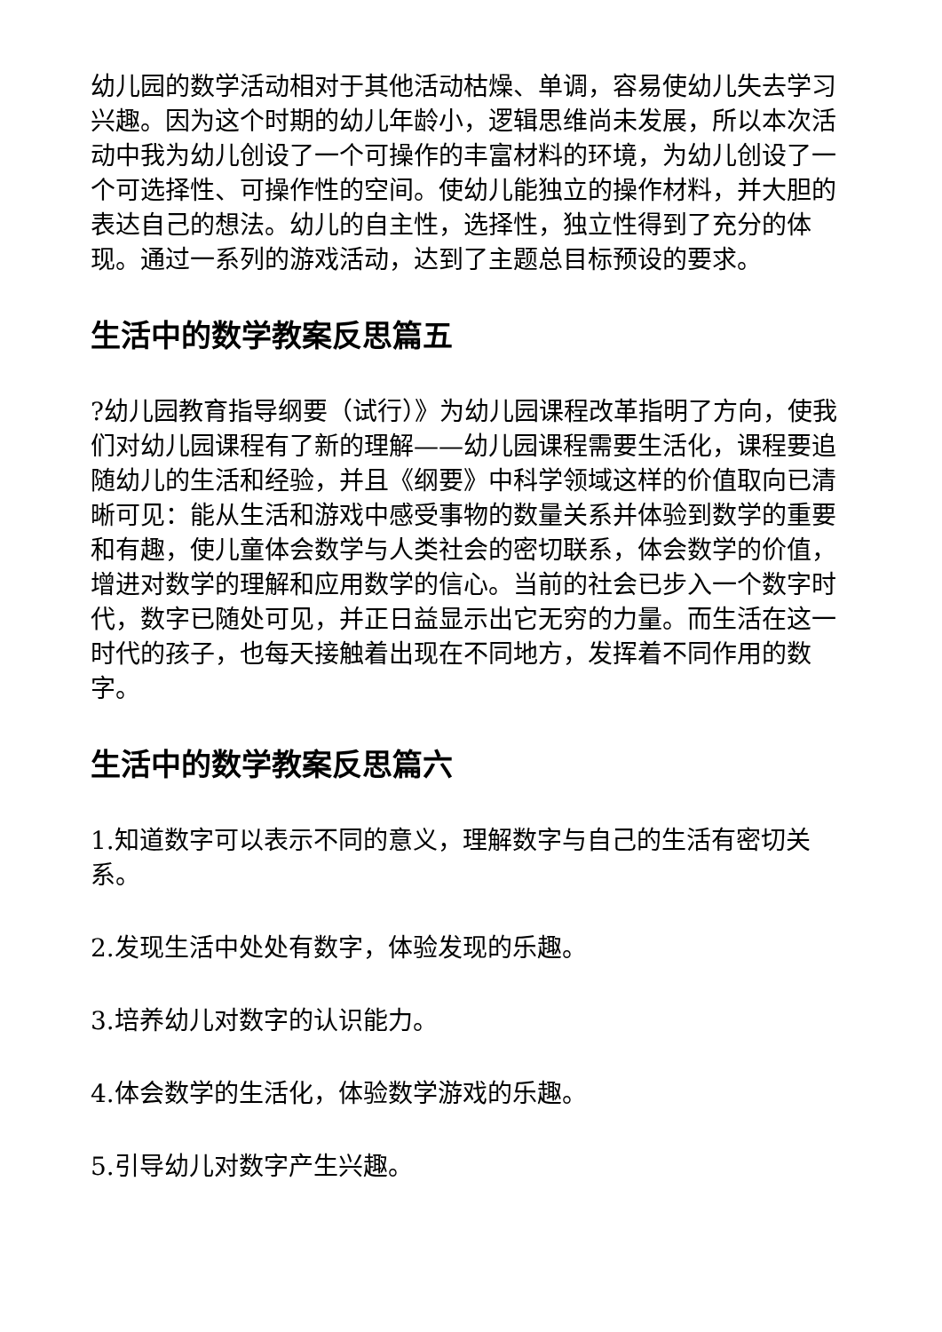幼儿园的数学活动相对于其他活动枯燥、单调，容易使幼儿失去学习兴趣。因为这个时期的幼儿年龄小，逻辑思维尚未发展，所以本次活动中我为幼儿创设了一个可操作的丰富材料的环境，为幼儿创设了一个可选择性、可操作性的空间。使幼儿能独立的操作材料，并大胆的表达自己的想法。幼儿的自主性，选择性，独立性得到了充分的体现。通过一系列的游戏活动，达到了主题总目标预设的要求。
生活中的数学教案反思篇五
?幼儿园教育指导纲要（试行）》为幼儿园课程改革指明了方向，使我们对幼儿园课程有了新的理解——幼儿园课程需要生活化，课程要追随幼儿的生活和经验，并且《纲要》中科学领域这样的价值取向已清晰可见：能从生活和游戏中感受事物的数量关系并体验到数学的重要和有趣，使儿童体会数学与人类社会的密切联系，体会数学的价值，增进对数学的理解和应用数学的信心。当前的社会已步入一个数字时代，数字已随处可见，并正日益显示出它无穷的力量。而生活在这一时代的孩子，也每天接触着出现在不同地方，发挥着不同作用的数字。
生活中的数学教案反思篇六
1.知道数字可以表示不同的意义，理解数字与自己的生活有密切关系。
2.发现生活中处处有数字，体验发现的乐趣。
3.培养幼儿对数字的认识能力。
4.体会数学的生活化，体验数学游戏的乐趣。
5.引导幼儿对数字产生兴趣。